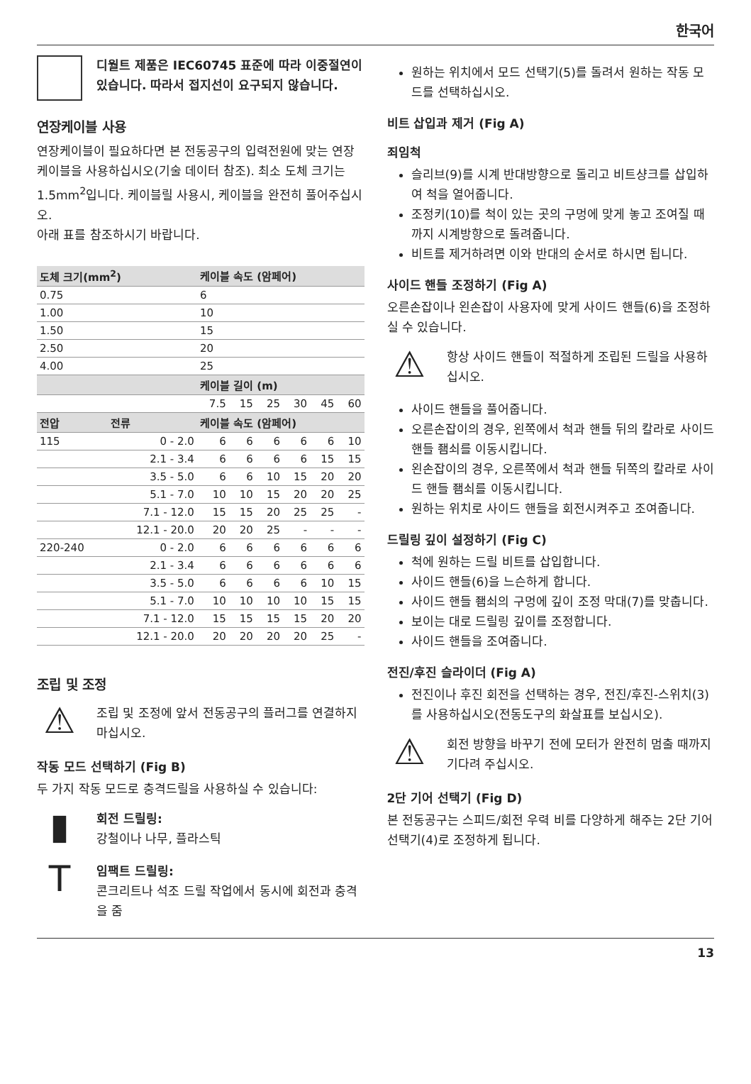한국어
디월트 제품은 IEC60745 표준에 따라 이중절연이 있습니다. 따라서 접지선이 요구되지 않습니다.
연장케이블 사용
연장케이블이 필요하다면 본 전동공구의 입력전원에 맞는 연장케이블을 사용하십시오(기술 데이터 참조). 최소 도체 크기는 1.5mm<sup>2</sup>입니다. 케이블릴 사용시, 케이블을 완전히 풀어주십시오.
아래 표를 참조하시기 바랍니다.
| 도체 크기(mm<sup>2</sup>) | | 케이블 속도 (암페어) | | | | | |
| --- | --- | --- | --- | --- | --- | --- | --- |
| 0.75 | | 6 | | | | | |
| 1.00 | | 10 | | | | | |
| 1.50 | | 15 | | | | | |
| 2.50 | | 20 | | | | | |
| 4.00 | | 25 | | | | | |
| | | 케이블 길이 (m) | | | | | |
| | | 7.5 | 15 | 25 | 30 | 45 | 60 |
| 전압 | 전류 | 케이블 속도 (암페어) | | | | | |
| 115 | 0 - 2.0 | 6 | 6 | 6 | 6 | 6 | 10 |
| | 2.1 - 3.4 | 6 | 6 | 6 | 6 | 15 | 15 |
| | 3.5 - 5.0 | 6 | 6 | 10 | 15 | 20 | 20 |
| | 5.1 - 7.0 | 10 | 10 | 15 | 20 | 20 | 25 |
| | 7.1 - 12.0 | 15 | 15 | 20 | 25 | 25 | - |
| | 12.1 - 20.0 | 20 | 20 | 25 | - | - | - |
| 220-240 | 0 - 2.0 | 6 | 6 | 6 | 6 | 6 | 6 |
| | 2.1 - 3.4 | 6 | 6 | 6 | 6 | 6 | 6 |
| | 3.5 - 5.0 | 6 | 6 | 6 | 6 | 10 | 15 |
| | 5.1 - 7.0 | 10 | 10 | 10 | 10 | 15 | 15 |
| | 7.1 - 12.0 | 15 | 15 | 15 | 15 | 20 | 20 |
| | 12.1 - 20.0 | 20 | 20 | 20 | 20 | 25 | - |
조립 및 조정
⚠
조립 및 조정에 앞서 전동공구의 플러그를 연결하지 마십시오.
작동 모드 선택하기 (Fig B)
두 가지 작동 모드로 충격드릴을 사용하실 수 있습니다:
▮
회전 드릴링:
강철이나 나무, 플라스틱
T
임팩트 드릴링:
콘크리트나 석조 드릴 작업에서 동시에 회전과 충격을 줌
원하는 위치에서 모드 선택기(5)를 돌려서 원하는 작동 모드를 선택하십시오.
비트 삽입과 제거 (Fig A)
죄임척
슬리브(9)를 시계 반대방향으로 돌리고 비트샹크를 삽입하여 척을 열어줍니다.
조정키(10)를 척이 있는 곳의 구멍에 맞게 놓고 조여질 때까지 시계방향으로 돌려줍니다.
비트를 제거하려면 이와 반대의 순서로 하시면 됩니다.
사이드 핸들 조정하기 (Fig A)
오른손잡이나 왼손잡이 사용자에 맞게 사이드 핸들(6)을 조정하실 수 있습니다.
⚠
항상 사이드 핸들이 적절하게 조립된 드릴을 사용하십시오.
사이드 핸들을 풀어줍니다.
오른손잡이의 경우, 왼쪽에서 척과 핸들 뒤의 칼라로 사이드 핸들 좸쇠를 이동시킵니다.
왼손잡이의 경우, 오른쪽에서 척과 핸들 뒤쪽의 칼라로 사이드 핸들 좸쇠를 이동시킵니다.
원하는 위치로 사이드 핸들을 회전시켜주고 조여줍니다.
드릴링 깊이 설정하기 (Fig C)
척에 원하는 드릴 비트를 삽입합니다.
사이드 핸들(6)을 느슨하게 합니다.
사이드 핸들 좸쇠의 구멍에 깊이 조정 막대(7)를 맞춥니다.
보이는 대로 드릴링 깊이를 조정합니다.
사이드 핸들을 조여줍니다.
전진/후진 슬라이더 (Fig A)
전진이나 후진 회전을 선택하는 경우, 전진/후진-스위치(3)를 사용하십시오(전동도구의 화살표를 보십시오).
⚠
회전 방향을 바꾸기 전에 모터가 완전히 멈출 때까지 기다려 주십시오.
2단 기어 선택기 (Fig D)
본 전동공구는 스피드/회전 우력 비를 다양하게 해주는 2단 기어 선택기(4)로 조정하게 됩니다.
13